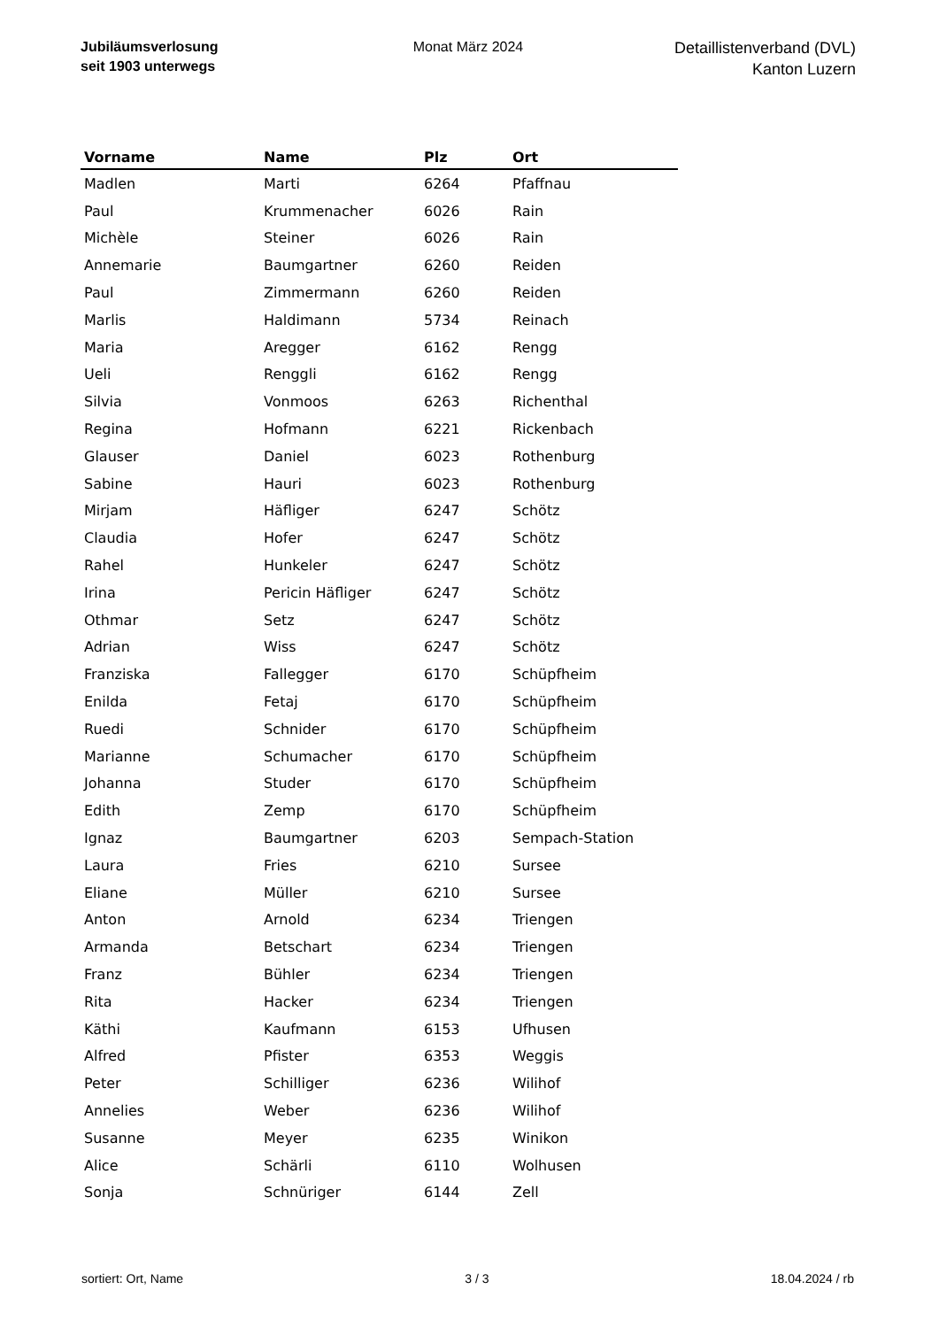Jubiläumsverlosung
seit 1903 unterwegs
Monat März 2024
Detaillistenverband (DVL)
Kanton Luzern
| Vorname | Name | Plz | Ort |
| --- | --- | --- | --- |
| Madlen | Marti | 6264 | Pfaffnau |
| Paul | Krummenacher | 6026 | Rain |
| Michèle | Steiner | 6026 | Rain |
| Annemarie | Baumgartner | 6260 | Reiden |
| Paul | Zimmermann | 6260 | Reiden |
| Marlis | Haldimann | 5734 | Reinach |
| Maria | Aregger | 6162 | Rengg |
| Ueli | Renggli | 6162 | Rengg |
| Silvia | Vonmoos | 6263 | Richenthal |
| Regina | Hofmann | 6221 | Rickenbach |
| Glauser | Daniel | 6023 | Rothenburg |
| Sabine | Hauri | 6023 | Rothenburg |
| Mirjam | Häfliger | 6247 | Schötz |
| Claudia | Hofer | 6247 | Schötz |
| Rahel | Hunkeler | 6247 | Schötz |
| Irina | Pericin Häfliger | 6247 | Schötz |
| Othmar | Setz | 6247 | Schötz |
| Adrian | Wiss | 6247 | Schötz |
| Franziska | Fallegger | 6170 | Schüpfheim |
| Enilda | Fetaj | 6170 | Schüpfheim |
| Ruedi | Schnider | 6170 | Schüpfheim |
| Marianne | Schumacher | 6170 | Schüpfheim |
| Johanna | Studer | 6170 | Schüpfheim |
| Edith | Zemp | 6170 | Schüpfheim |
| Ignaz | Baumgartner | 6203 | Sempach-Station |
| Laura | Fries | 6210 | Sursee |
| Eliane | Müller | 6210 | Sursee |
| Anton | Arnold | 6234 | Triengen |
| Armanda | Betschart | 6234 | Triengen |
| Franz | Bühler | 6234 | Triengen |
| Rita | Hacker | 6234 | Triengen |
| Käthi | Kaufmann | 6153 | Ufhusen |
| Alfred | Pfister | 6353 | Weggis |
| Peter | Schilliger | 6236 | Wilihof |
| Annelies | Weber | 6236 | Wilihof |
| Susanne | Meyer | 6235 | Winikon |
| Alice | Schärli | 6110 | Wolhusen |
| Sonja | Schnüriger | 6144 | Zell |
sortiert: Ort, Name 3 / 3 18.04.2024 / rb